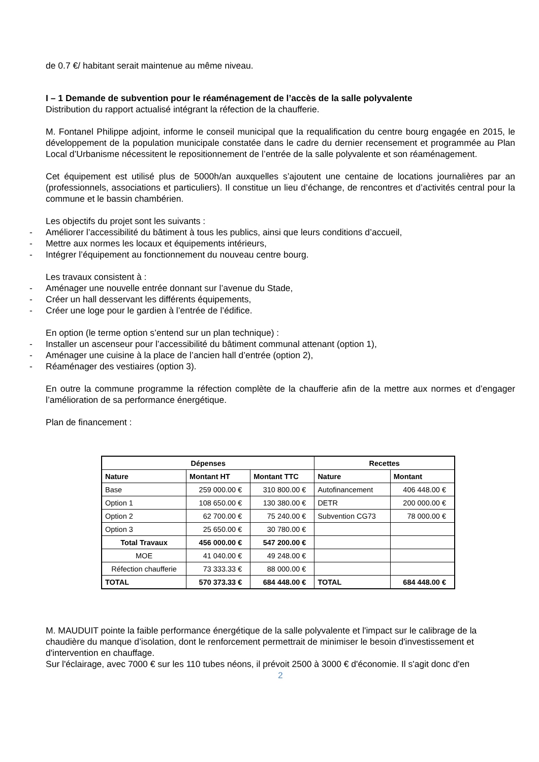de 0.7 €/ habitant serait maintenue au même niveau.
I – 1 Demande de subvention pour le réaménagement de l’accès de la salle polyvalente
Distribution du rapport actualisé intégrant la réfection de la chaufferie.
M. Fontanel Philippe adjoint, informe le conseil municipal que la requalification du centre bourg engagée en 2015, le développement de la population municipale constatée dans le cadre du dernier recensement et programmée au Plan Local d’Urbanisme nécessitent le repositionnement de l’entrée de la salle polyvalente et son réaménagement.
Cet équipement est utilisé plus de 5000h/an auxquelles s’ajoutent une centaine de locations journalières par an (professionnels, associations et particuliers). Il constitue un lieu d’échange, de rencontres et d’activités central pour la commune et le bassin chambérien.
Les objectifs du projet sont les suivants :
- Améliorer l’accessibilité du bâtiment à tous les publics, ainsi que leurs conditions d’accueil,
- Mettre aux normes les locaux et équipements intérieurs,
- Intégrer l’équipement au fonctionnement du nouveau centre bourg.
Les travaux consistent à :
- Aménager une nouvelle entrée donnant sur l’avenue du Stade,
- Créer un hall desservant les différents équipements,
- Créer une loge pour le gardien à l’entrée de l’édifice.
En option (le terme option s’entend sur un plan technique) :
- Installer un ascenseur pour l’accessibilité du bâtiment communal attenant (option 1),
- Aménager une cuisine à la place de l’ancien hall d’entrée (option 2),
- Réaménager des vestiaires (option 3).
En outre la commune programme la réfection complète de la chaufferie afin de la mettre aux normes et d’engager l’amélioration de sa performance énergétique.
Plan de financement :
| Dépenses | | | Recettes | |
| --- | --- | --- | --- | --- |
| Nature | Montant HT | Montant TTC | Nature | Montant |
| Base | 259 000.00 € | 310 800.00 € | Autofinancement | 406 448.00 € |
| Option 1 | 108 650.00 € | 130 380.00 € | DETR | 200 000.00 € |
| Option 2 | 62 700.00 € | 75 240.00 € | Subvention CG73 | 78 000.00 € |
| Option 3 | 25 650.00 € | 30 780.00 € | | |
| Total Travaux | 456 000.00 € | 547 200.00 € | | |
| MOE | 41 040.00 € | 49 248.00 € | | |
| Réfection chaufferie | 73 333.33 € | 88 000.00 € | | |
| TOTAL | 570 373.33 € | 684 448.00 € | TOTAL | 684 448.00 € |
M. MAUDUIT pointe la faible performance énergétique de la salle polyvalente et l'impact sur le calibrage de la chaudière du manque d’isolation, dont le renforcement permettrait de minimiser le besoin d'investissement et d'intervention en chauffage.
Sur l'éclairage, avec 7000 € sur les 110 tubes néons, il prévoit 2500 à 3000 € d'économie. Il s'agit donc d'en
2